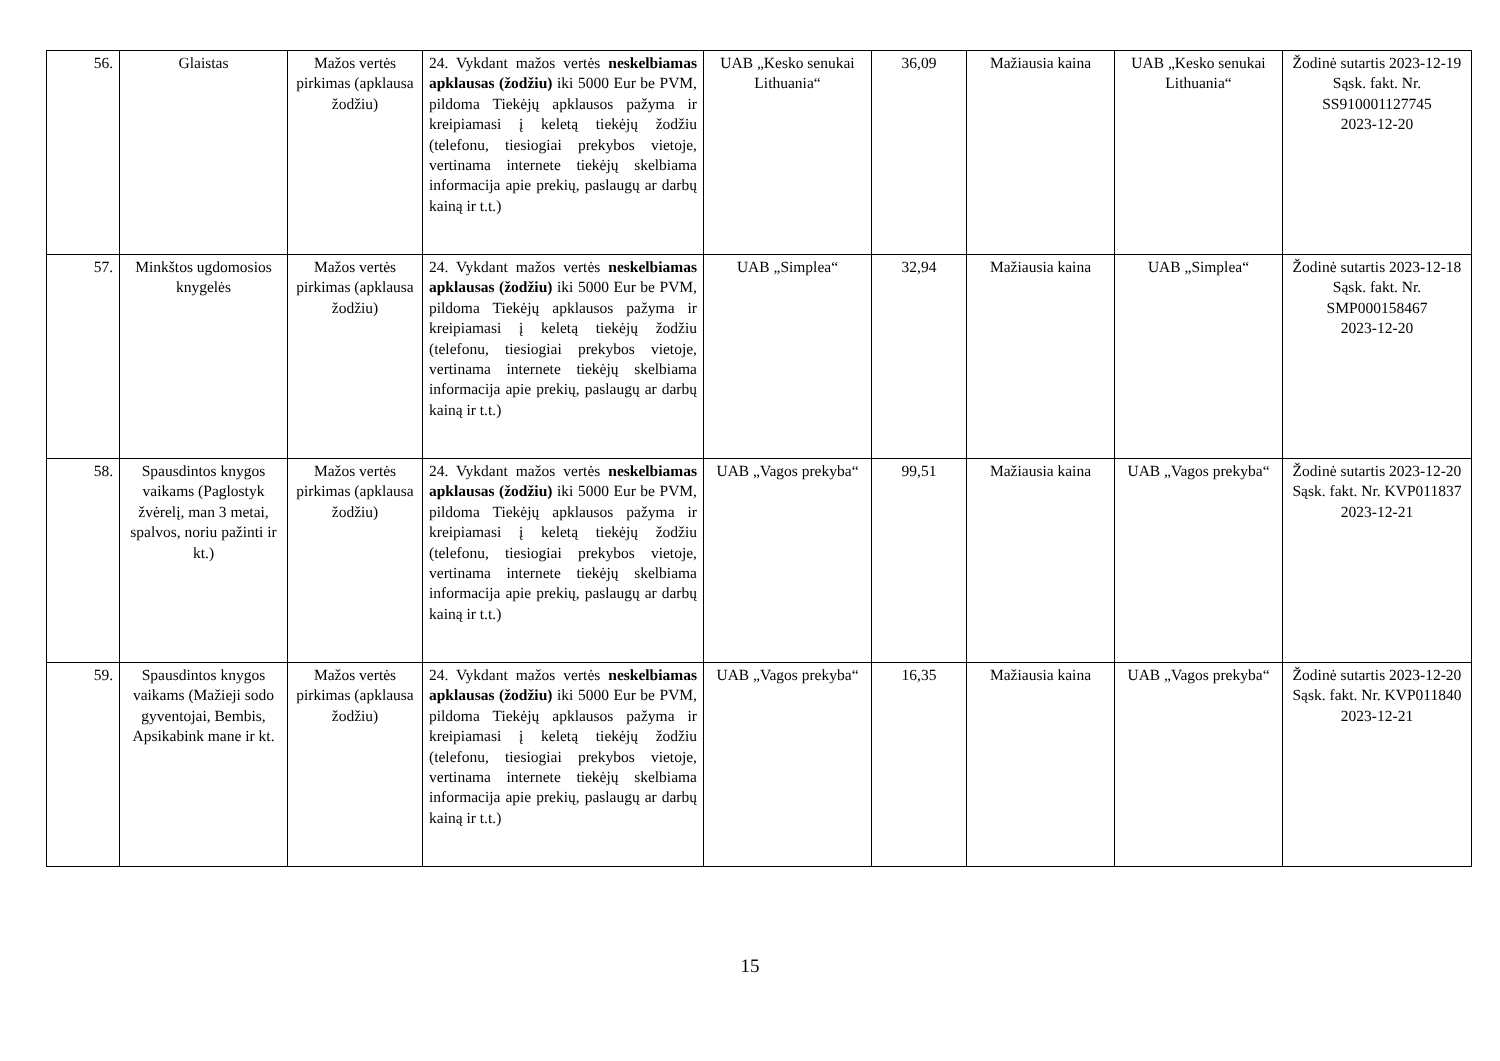| 56. | Glaistas | Mažos vertės pirkimas (apklausa žodžiu) | 24. Vykdant mažos vertės neskelbiamas apklausas (žodžiu) iki 5000 Eur be PVM, pildoma Tiekėjų apklausos pažyma ir kreipiamasi į keletą tiekėjų žodžiu (telefonu, tiesiogiai prekybos vietoje, vertinama internete tiekėjų skelbiama informacija apie prekių, paslaugų ar darbų kainą ir t.t.) | UAB „Kesko senukai Lithuania“ | 36,09 | Mažiausia kaina | UAB „Kesko senukai Lithuania“ | Žodinė sutartis 2023-12-19 Sąsk. fakt. Nr. SS910001127745 2023-12-20 |
| 57. | Minkštos ugdomosios knygelės | Mažos vertės pirkimas (apklausa žodžiu) | 24. Vykdant mažos vertės neskelbiamas apklausas (žodžiu) iki 5000 Eur be PVM, pildoma Tiekėjų apklausos pažyma ir kreipiamasi į keletą tiekėjų žodžiu (telefonu, tiesiogiai prekybos vietoje, vertinama internete tiekėjų skelbiama informacija apie prekių, paslaugų ar darbų kainą ir t.t.) | UAB „Simplea“ | 32,94 | Mažiausia kaina | UAB „Simplea“ | Žodinė sutartis 2023-12-18 Sąsk. fakt. Nr. SMP000158467 2023-12-20 |
| 58. | Spausdintos knygos vaikams (Paglostyk žvėrelį, man 3 metai, spalvos, noriu pažinti ir kt.) | Mažos vertės pirkimas (apklausa žodžiu) | 24. Vykdant mažos vertės neskelbiamas apklausas (žodžiu) iki 5000 Eur be PVM, pildoma Tiekėjų apklausos pažyma ir kreipiamasi į keletą tiekėjų žodžiu (telefonu, tiesiogiai prekybos vietoje, vertinama internete tiekėjų skelbiama informacija apie prekių, paslaugų ar darbų kainą ir t.t.) | UAB „Vagos prekyba“ | 99,51 | Mažiausia kaina | UAB „Vagos prekyba“ | Žodinė sutartis 2023-12-20 Sąsk. fakt. Nr. KVP011837 2023-12-21 |
| 59. | Spausdintos knygos vaikams (Mažieji sodo gyventojai, Bembis, Apsikabink mane ir kt. | Mažos vertės pirkimas (apklausa žodžiu) | 24. Vykdant mažos vertės neskelbiamas apklausas (žodžiu) iki 5000 Eur be PVM, pildoma Tiekėjų apklausos pažyma ir kreipiamasi į keletą tiekėjų žodžiu (telefonu, tiesiogiai prekybos vietoje, vertinama internete tiekėjų skelbiama informacija apie prekių, paslaugų ar darbų kainą ir t.t.) | UAB „Vagos prekyba“ | 16,35 | Mažiausia kaina | UAB „Vagos prekyba“ | Žodinė sutartis 2023-12-20 Sąsk. fakt. Nr. KVP011840 2023-12-21 |
15